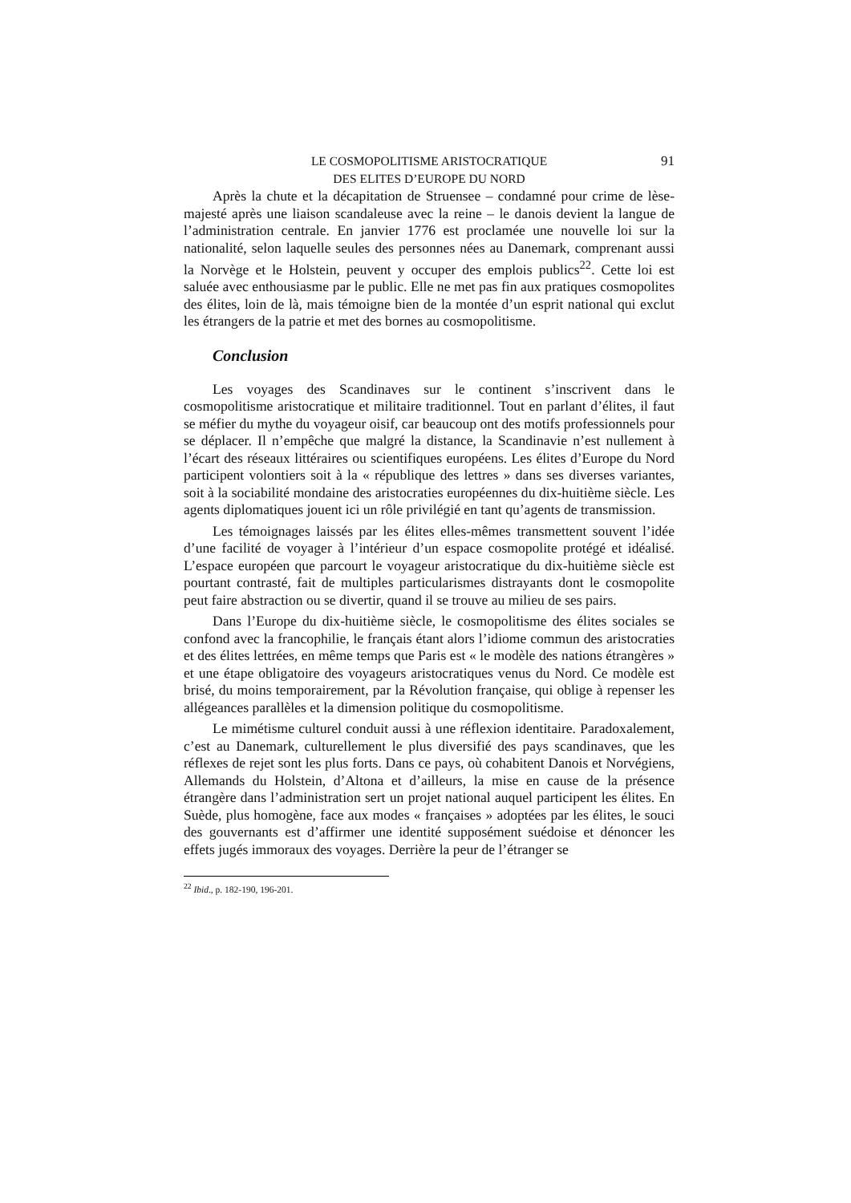LE COSMOPOLITISME ARISTOCRATIQUE
DES ELITES D’EUROPE DU NORD
91
Après la chute et la décapitation de Struensee – condamné pour crime de lèse-majesté après une liaison scandaleuse avec la reine – le danois devient la langue de l’administration centrale. En janvier 1776 est proclamée une nouvelle loi sur la nationalité, selon laquelle seules des personnes nées au Danemark, comprenant aussi la Norvège et le Holstein, peuvent y occuper des emplois publics<sup>22</sup>. Cette loi est saluée avec enthousiasme par le public. Elle ne met pas fin aux pratiques cosmopolites des élites, loin de là, mais témoigne bien de la montée d’un esprit national qui exclut les étrangers de la patrie et met des bornes au cosmopolitisme.
Conclusion
Les voyages des Scandinaves sur le continent s’inscrivent dans le cosmopolitisme aristocratique et militaire traditionnel. Tout en parlant d’élites, il faut se méfier du mythe du voyageur oisif, car beaucoup ont des motifs professionnels pour se déplacer. Il n’empêche que malgré la distance, la Scandinavie n’est nullement à l’écart des réseaux littéraires ou scientifiques européens. Les élites d’Europe du Nord participent volontiers soit à la « république des lettres » dans ses diverses variantes, soit à la sociabilité mondaine des aristocraties européennes du dix-huitième siècle. Les agents diplomatiques jouent ici un rôle privilégié en tant qu’agents de transmission.
Les témoignages laissés par les élites elles-mêmes transmettent souvent l’idée d’une facilité de voyager à l’intérieur d’un espace cosmopolite protégé et idéalisé. L’espace européen que parcourt le voyageur aristocratique du dix-huitième siècle est pourtant contrasté, fait de multiples particularismes distrayants dont le cosmopolite peut faire abstraction ou se divertir, quand il se trouve au milieu de ses pairs.
Dans l’Europe du dix-huitième siècle, le cosmopolitisme des élites sociales se confond avec la francophilie, le français étant alors l’idiome commun des aristocraties et des élites lettrées, en même temps que Paris est « le modèle des nations étrangères » et une étape obligatoire des voyageurs aristocratiques venus du Nord. Ce modèle est brisé, du moins temporairement, par la Révolution française, qui oblige à repenser les allégeances parallèles et la dimension politique du cosmopolitisme.
Le mimétisme culturel conduit aussi à une réflexion identitaire. Paradoxalement, c’est au Danemark, culturellement le plus diversifié des pays scandinaves, que les réflexes de rejet sont les plus forts. Dans ce pays, où cohabitent Danois et Norvégiens, Allemands du Holstein, d’Altona et d’ailleurs, la mise en cause de la présence étrangère dans l’administration sert un projet national auquel participent les élites. En Suède, plus homogène, face aux modes « françaises » adoptées par les élites, le souci des gouvernants est d’affirmer une identité supposément suédoise et dénoncer les effets jugés immoraux des voyages. Derrière la peur de l’étranger se
<sup>22</sup> Ibid., p. 182-190, 196-201.